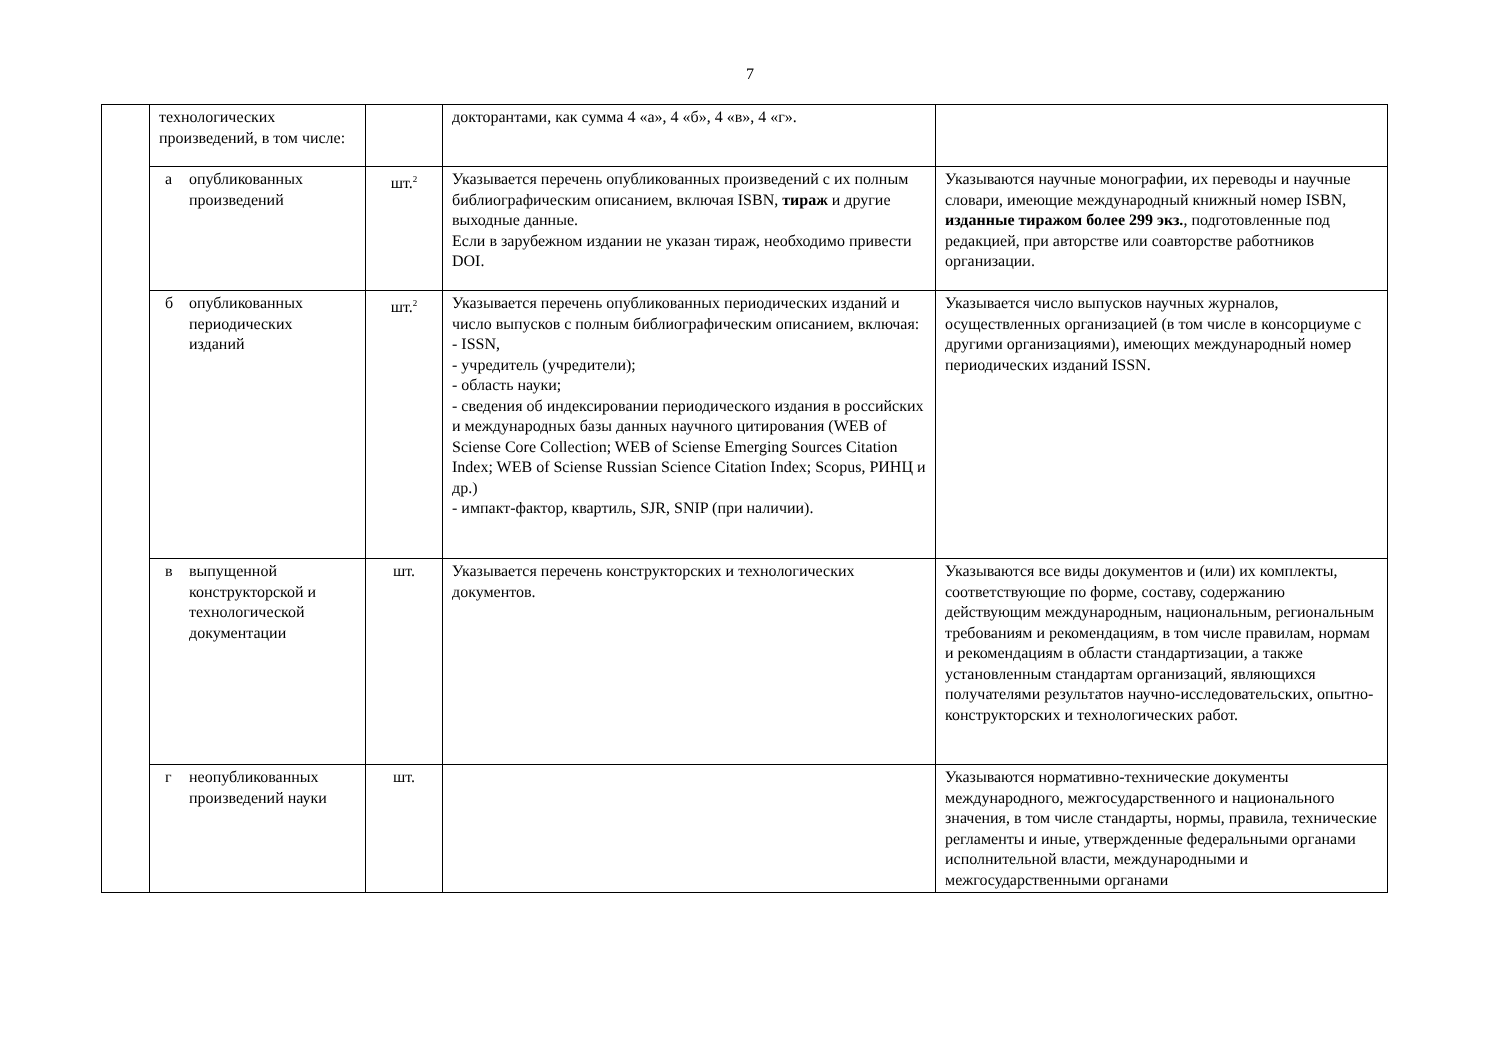7
| | технологических произведений, в том числе: | | докторантами, как сумма 4 «а», 4 «б», 4 «в», 4 «г». | |
| | а опубликованных произведений | шт.<sup>2</sup> | Указывается перечень опубликованных произведений с их полным библиографическим описанием, включая ISBN, тираж и другие выходные данные. Если в зарубежном издании не указан тираж, необходимо привести DOI. | Указываются научные монографии, их переводы и научные словари, имеющие международный книжный номер ISBN, изданные тиражом более 299 экз. , подготовленные под редакцией, при авторстве или соавторстве работников организации. |
| | б опубликованных периодических изданий | шт.<sup>2</sup> | Указывается перечень опубликованных периодических изданий и число выпусков с полным библиографическим описанием, включая: - ISSN, - учредитель (учредители); - область науки; - сведения об индексировании периодического издания в российских и международных базы данных научного цитирования (WEB of Sciense Core Collection; WEB of Sciense Emerging Sources Citation Index; WEB of Sciense Russian Science Citation Index; Scopus, РИНЦ и др.) - импакт-фактор, квартиль, SJR, SNIP (при наличии). | Указывается число выпусков научных журналов, осуществленных организацией (в том числе в консорциуме с другими организациями), имеющих международный номер периодических изданий ISSN. |
| | в выпущенной конструкторской и технологической документации | шт. | Указывается перечень конструкторских и технологических документов. | Указываются все виды документов и (или) их комплекты, соответствующие по форме, составу, содержанию действующим международным, национальным, региональным требованиям и рекомендациям, в том числе правилам, нормам и рекомендациям в области стандартизации, а также установленным стандартам организаций, являющихся получателями результатов научно-исследовательских, опытно-конструкторских и технологических работ. |
| | г неопубликованных произведений науки | шт. | | Указываются нормативно-технические документы международного, межгосударственного и национального значения, в том числе стандарты, нормы, правила, технические регламенты и иные, утвержденные федеральными органами исполнительной власти, международными и межгосударственными органами |